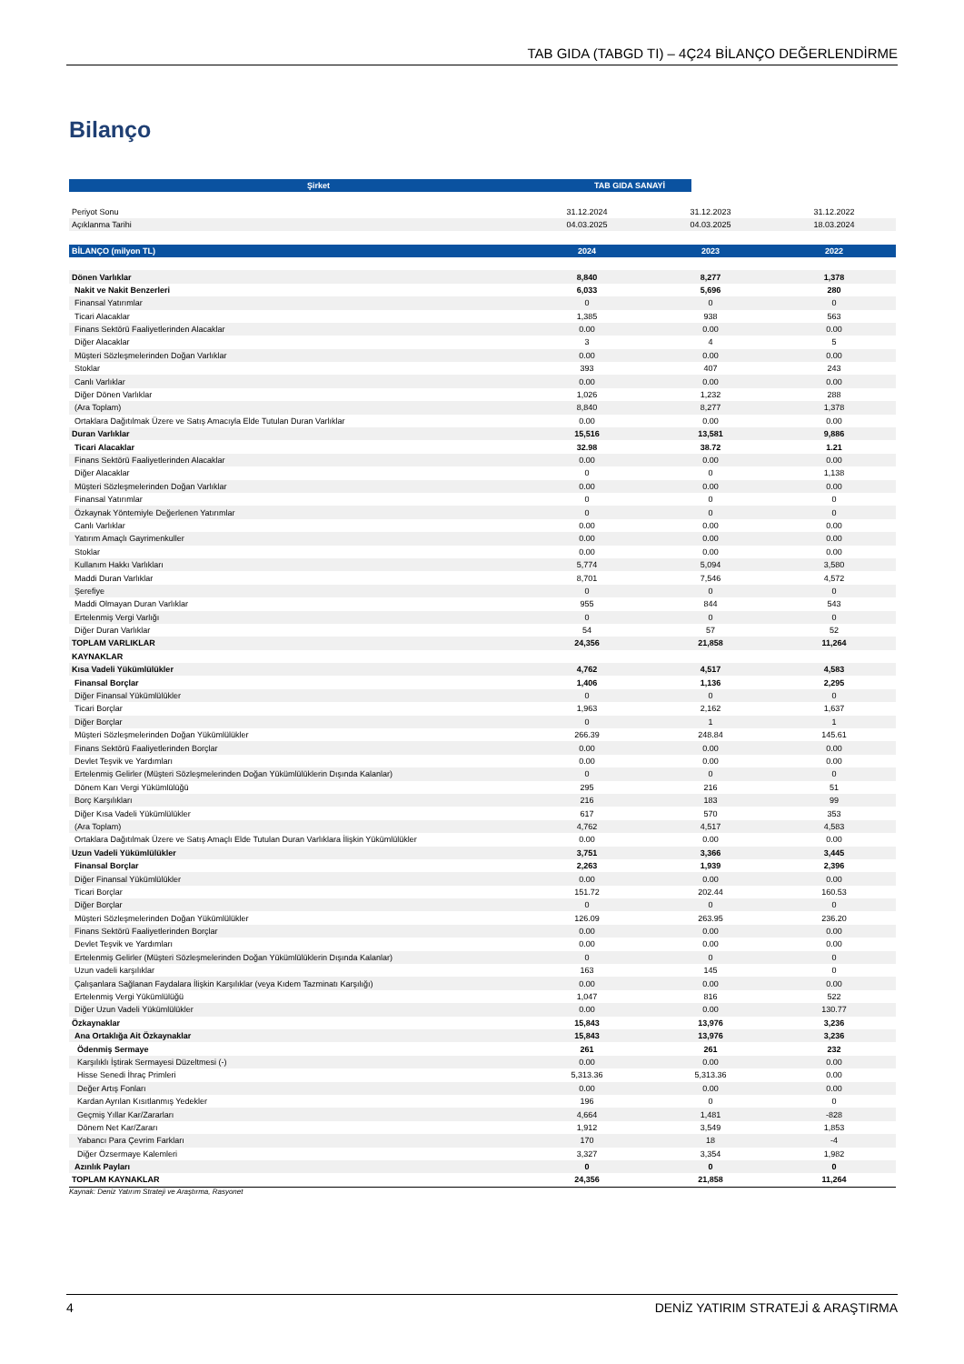TAB GIDA (TABGD TI) – 4Ç24 BİLANÇO DEĞERLENDİRME
Bilanço
| Şirket | TAB GIDA SANAYİ |
| --- | --- |
| Periyot Sonu | 31.12.2024 | 31.12.2023 | 31.12.2022 |
| Açıklanma Tarihi | 04.03.2025 | 04.03.2025 | 18.03.2024 |
| BİLANÇO (milyon TL) | 2024 | 2023 | 2022 |
| Dönen Varlıklar | 8,840 | 8,277 | 1,378 |
| Nakit ve Nakit Benzerleri | 6,033 | 5,696 | 280 |
| Finansal Yatırımlar | 0 | 0 | 0 |
| Ticari Alacaklar | 1,385 | 938 | 563 |
| Finans Sektörü Faaliyetlerinden Alacaklar | 0.00 | 0.00 | 0.00 |
| Diğer Alacaklar | 3 | 4 | 5 |
| Müşteri Sözleşmelerinden Doğan Varlıklar | 0.00 | 0.00 | 0.00 |
| Stoklar | 393 | 407 | 243 |
| Canlı Varlıklar | 0.00 | 0.00 | 0.00 |
| Diğer Dönen Varlıklar | 1,026 | 1,232 | 288 |
| (Ara Toplam) | 8,840 | 8,277 | 1,378 |
| Ortaklara Dağıtılmak Üzere ve Satış Amacıyla Elde Tutulan Duran Varlıklar | 0.00 | 0.00 | 0.00 |
| Duran Varlıklar | 15,516 | 13,581 | 9,886 |
| Ticari Alacaklar | 32.98 | 38.72 | 1.21 |
| Finans Sektörü Faaliyetlerinden Alacaklar | 0.00 | 0.00 | 0.00 |
| Diğer Alacaklar | 0 | 0 | 1,138 |
| Müşteri Sözleşmelerinden Doğan Varlıklar | 0.00 | 0.00 | 0.00 |
| Finansal Yatırımlar | 0 | 0 | 0 |
| Özkaynak Yöntemiyle Değerlenen Yatırımlar | 0 | 0 | 0 |
| Canlı Varlıklar | 0.00 | 0.00 | 0.00 |
| Yatırım Amaçlı Gayrimenkuller | 0.00 | 0.00 | 0.00 |
| Stoklar | 0.00 | 0.00 | 0.00 |
| Kullanım Hakkı Varlıkları | 5,774 | 5,094 | 3,580 |
| Maddi Duran Varlıklar | 8,701 | 7,546 | 4,572 |
| Şerefiye | 0 | 0 | 0 |
| Maddi Olmayan Duran Varlıklar | 955 | 844 | 543 |
| Ertelenmiş Vergi Varlığı | 0 | 0 | 0 |
| Diğer Duran Varlıklar | 54 | 57 | 52 |
| TOPLAM VARLIKLAR | 24,356 | 21,858 | 11,264 |
| KAYNAKLAR | | | |
| Kısa Vadeli Yükümlülükler | 4,762 | 4,517 | 4,583 |
| Finansal Borçlar | 1,406 | 1,136 | 2,295 |
| Diğer Finansal Yükümlülükler | 0 | 0 | 0 |
| Ticari Borçlar | 1,963 | 2,162 | 1,637 |
| Diğer Borçlar | 0 | 1 | 1 |
| Müşteri Sözleşmelerinden Doğan Yükümlülükler | 266.39 | 248.84 | 145.61 |
| Finans Sektörü Faaliyetlerinden Borçlar | 0.00 | 0.00 | 0.00 |
| Devlet Teşvik ve Yardımları | 0.00 | 0.00 | 0.00 |
| Ertelenmiş Gelirler (Müşteri Sözleşmelerinden Doğan Yükümlülüklerin Dışında Kalanlar) | 0 | 0 | 0 |
| Dönem Karı Vergi Yükümlülüğü | 295 | 216 | 51 |
| Borç Karşılıkları | 216 | 183 | 99 |
| Diğer Kısa Vadeli Yükümlülükler | 617 | 570 | 353 |
| (Ara Toplam) | 4,762 | 4,517 | 4,583 |
| Ortaklara Dağıtılmak Üzere ve Satış Amaçlı Elde Tutulan Duran Varlıklara İlişkin Yükümlülükler | 0.00 | 0.00 | 0.00 |
| Uzun Vadeli Yükümlülükler | 3,751 | 3,366 | 3,445 |
| Finansal Borçlar | 2,263 | 1,939 | 2,396 |
| Diğer Finansal Yükümlülükler | 0.00 | 0.00 | 0.00 |
| Ticari Borçlar | 151.72 | 202.44 | 160.53 |
| Diğer Borçlar | 0 | 0 | 0 |
| Müşteri Sözleşmelerinden Doğan Yükümlülükler | 126.09 | 263.95 | 236.20 |
| Finans Sektörü Faaliyetlerinden Borçlar | 0.00 | 0.00 | 0.00 |
| Devlet Teşvik ve Yardımları | 0.00 | 0.00 | 0.00 |
| Ertelenmiş Gelirler (Müşteri Sözleşmelerinden Doğan Yükümlülüklerin Dışında Kalanlar) | 0 | 0 | 0 |
| Uzun vadeli karşılıklar | 163 | 145 | 0 |
| Çalışanlara Sağlanan Faydalara İlişkin Karşılıklar (veya Kıdem Tazminatı Karşılığı) | 0.00 | 0.00 | 0.00 |
| Ertelenmiş Vergi Yükümlülüğü | 1,047 | 816 | 522 |
| Diğer Uzun Vadeli Yükümlülükler | 0.00 | 0.00 | 130.77 |
| Özkaynaklar | 15,843 | 13,976 | 3,236 |
| Ana Ortaklığa Ait Özkaynaklar | 15,843 | 13,976 | 3,236 |
| Ödenmiş Sermaye | 261 | 261 | 232 |
| Karşılıklı İştirak Sermayesi Düzeltmesi (-) | 0.00 | 0.00 | 0.00 |
| Hisse Senedi İhraç Primleri | 5,313.36 | 5,313.36 | 0.00 |
| Değer Artış Fonları | 0.00 | 0.00 | 0.00 |
| Kardan Ayrılan Kısıtlanmış Yedekler | 196 | 0 | 0 |
| Geçmiş Yıllar Kar/Zararları | 4,664 | 1,481 | -828 |
| Dönem Net Kar/Zararı | 1,912 | 3,549 | 1,853 |
| Yabancı Para Çevrim Farkları | 170 | 18 | -4 |
| Diğer Özsermaye Kalemleri | 3,327 | 3,354 | 1,982 |
| Azınlık Payları | 0 | 0 | 0 |
| TOPLAM KAYNAKLAR | 24,356 | 21,858 | 11,264 |
Kaynak: Deniz Yatırım Strateji ve Araştırma, Rasyonet
4 DENİZ YATIRIM STRATEJİ & ARAŞTIRMA